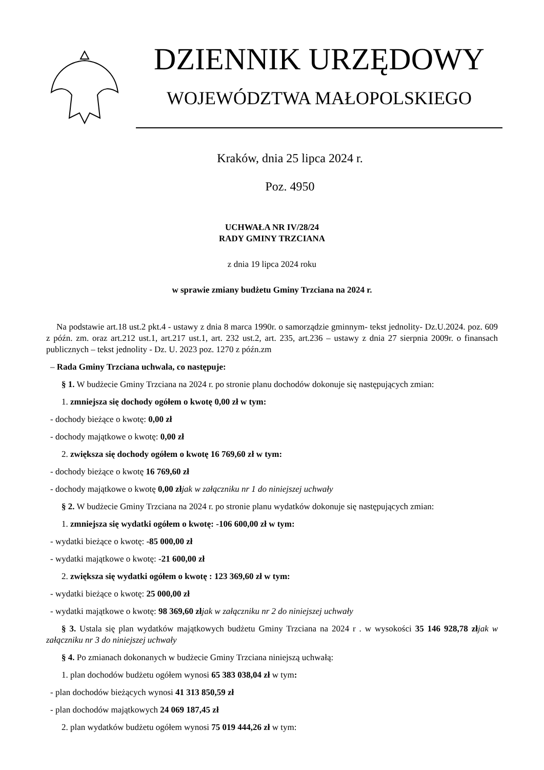DZIENNIK URZĘDOWY
WOJEWÓDZTWA MAŁOPOLSKIEGO
Kraków, dnia 25 lipca 2024 r.
Poz. 4950
UCHWAŁA NR IV/28/24
RADY GMINY TRZCIANA
z dnia 19 lipca 2024 roku
w sprawie zmiany budżetu Gminy Trzciana na 2024 r.
Na podstawie art.18 ust.2 pkt.4 - ustawy z dnia 8 marca 1990r. o samorządzie gminnym- tekst jednolity- Dz.U.2024. poz. 609 z późn. zm. oraz art.212 ust.1, art.217 ust.1, art. 232 ust.2, art. 235, art.236 – ustawy z dnia 27 sierpnia 2009r. o finansach publicznych – tekst jednolity - Dz. U. 2023 poz. 1270 z późn.zm
– Rada Gminy Trzciana uchwala, co następuje:
§ 1. W budżecie Gminy Trzciana na 2024 r. po stronie planu dochodów dokonuje się następujących zmian:
1. zmniejsza się dochody ogółem o kwotę 0,00 zł w tym:
- dochody bieżące o kwotę: 0,00 zł
- dochody majątkowe o kwotę: 0,00 zł
2. zwiększa się dochody ogółem o kwotę 16 769,60 zł w tym:
- dochody bieżące o kwotę 16 769,60 zł
- dochody majątkowe o kwotę 0,00 zł jak w załączniku nr 1 do niniejszej uchwały
§ 2. W budżecie Gminy Trzciana na 2024 r. po stronie planu wydatków dokonuje się następujących zmian:
1. zmniejsza się wydatki ogółem o kwotę: -106 600,00 zł w tym:
- wydatki bieżące o kwotę: -85 000,00 zł
- wydatki majątkowe o kwotę: -21 600,00 zł
2. zwiększa się wydatki ogółem o kwotę : 123 369,60 zł w tym:
- wydatki bieżące o kwotę: 25 000,00 zł
- wydatki majątkowe o kwotę: 98 369,60 zł jak w załączniku nr 2 do niniejszej uchwały
§ 3. Ustala się plan wydatków majątkowych budżetu Gminy Trzciana na 2024 r . w wysokości 35 146 928,78 zł jak w załączniku nr 3 do niniejszej uchwały
§ 4. Po zmianach dokonanych w budżecie Gminy Trzciana niniejszą uchwałą:
1. plan dochodów budżetu ogółem wynosi 65 383 038,04 zł w tym:
- plan dochodów bieżących wynosi 41 313 850,59 zł
- plan dochodów majątkowych 24 069 187,45 zł
2. plan wydatków budżetu ogółem wynosi 75 019 444,26 zł w tym: